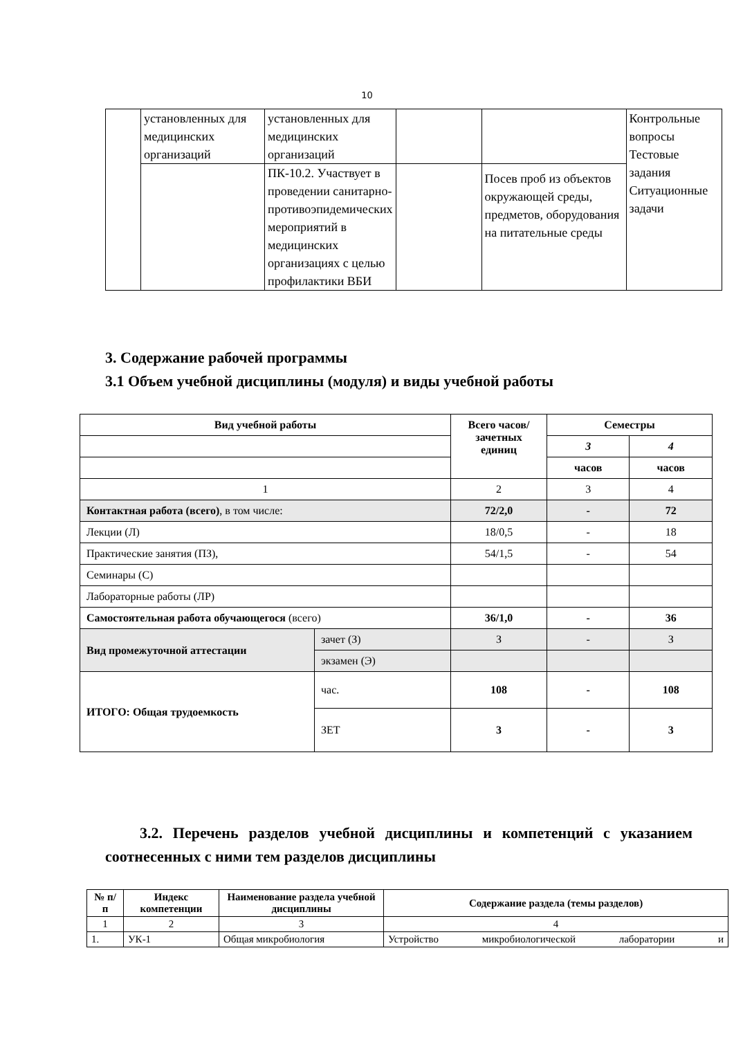10
| | установленных для медицинских организаций | установленных для медицинских организаций | | | Контрольные вопросы Тестовые задания Ситуационные задачи |
| | | ПК-10.2. Участвует в проведении санитарно-противоэпидемических мероприятий в медицинских организациях с целью профилактики ВБИ | | Посев проб из объектов окружающей среды, предметов, оборудования на питательные среды | |
3. Содержание рабочей программы
3.1 Объем учебной дисциплины (модуля) и виды учебной работы
| Вид учебной работы | | Всего часов/ зачетных единиц | Семестры | |
| --- | --- | --- | --- | --- |
| | | | 3 | 4 |
| | | | часов | часов |
| 1 | | 2 | 3 | 4 |
| Контактная работа (всего) , в том числе: | | 72/2,0 | - | 72 |
| Лекции (Л) | | 18/0,5 | - | 18 |
| Практические занятия (ПЗ), | | 54/1,5 | - | 54 |
| Семинары (С) | | | | |
| Лабораторные работы (ЛР) | | | | |
| Самостоятельная работа обучающегося (всего) | | 36/1,0 | - | 36 |
| Вид промежуточной аттестации | зачет (З) | З | - | З |
| | экзамен (Э) | | | |
| ИТОГО: Общая трудоемкость | час. | 108 | - | 108 |
| | ЗЕТ | 3 | - | 3 |
3.2. Перечень разделов учебной дисциплины и компетенций с указанием соотнесенных с ними тем разделов дисциплины
| № п/п | Индекс компетенции | Наименование раздела учебной дисциплины | Содержание раздела (темы разделов) |
| --- | --- | --- | --- |
| 1 | 2 | 3 | 4 |
| 1. | УК-1 | Общая микробиология | Устройство микробиологической лаборатории и |